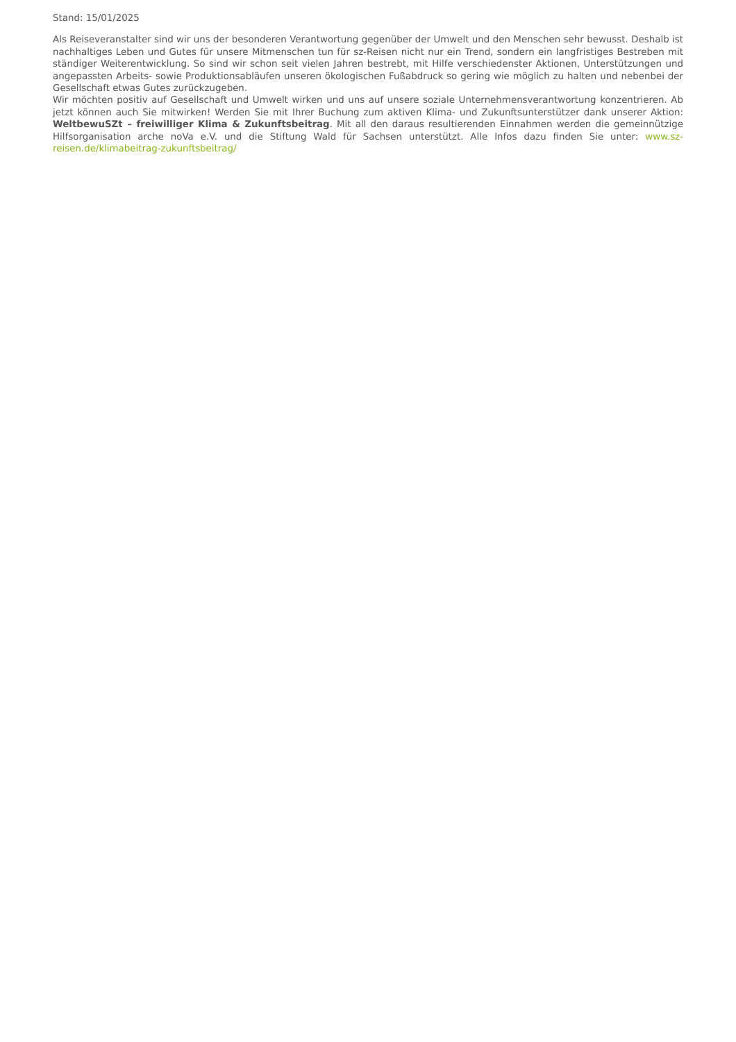Stand: 15/01/2025
Als Reiseveranstalter sind wir uns der besonderen Verantwortung gegenüber der Umwelt und den Menschen sehr bewusst. Deshalb ist nachhaltiges Leben und Gutes für unsere Mitmenschen tun für sz-Reisen nicht nur ein Trend, sondern ein langfristiges Bestreben mit ständiger Weiterentwicklung. So sind wir schon seit vielen Jahren bestrebt, mit Hilfe verschiedenster Aktionen, Unterstützungen und angepassten Arbeits- sowie Produktionsabläufen unseren ökologischen Fußabdruck so gering wie möglich zu halten und nebenbei der Gesellschaft etwas Gutes zurückzugeben.
Wir möchten positiv auf Gesellschaft und Umwelt wirken und uns auf unsere soziale Unternehmensverantwortung konzentrieren. Ab jetzt können auch Sie mitwirken! Werden Sie mit Ihrer Buchung zum aktiven Klima- und Zukunftsunterstützer dank unserer Aktion: WeltbewuSZt – freiwilliger Klima & Zukunftsbeitrag. Mit all den daraus resultierenden Einnahmen werden die gemeinnützige Hilfsorganisation arche noVa e.V. und die Stiftung Wald für Sachsen unterstützt. Alle Infos dazu finden Sie unter: www.sz-reisen.de/klimabeitrag-zukunftsbeitrag/